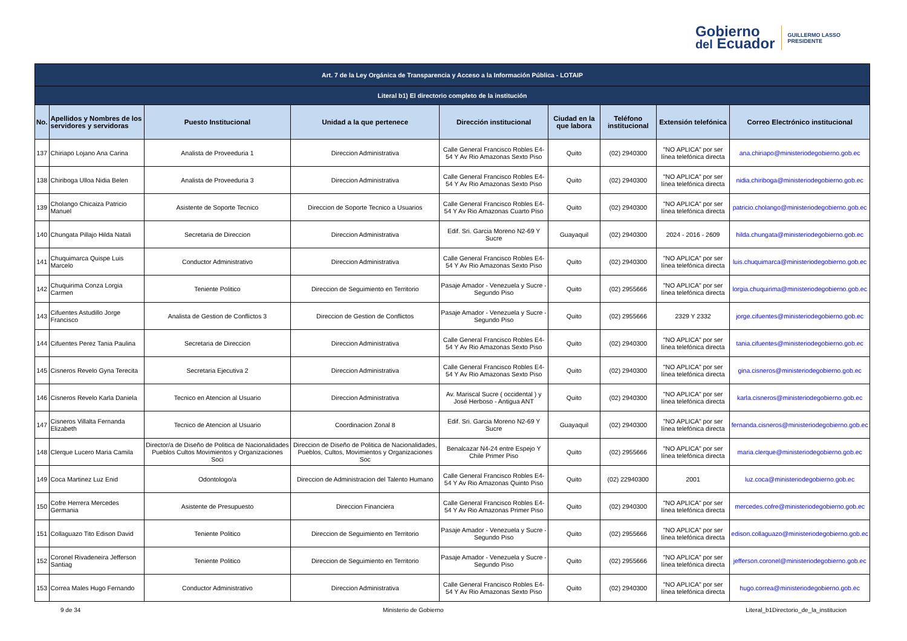Gobierno
del Ecuador
GUILLERMO LASSO
PRESIDENTE
| Art. 7 de la Ley Orgánica de Transparencia y Acceso a la Información Pública - LOTAIP | | | | | | | | |
| Literal b1) El directorio completo de la institución | | | | | | | | |
| No. | Apellidos y Nombres de los servidores y servidoras | Puesto Institucional | Unidad a la que pertenece | Dirección institucional | Ciudad en la que labora | Teléfono institucional | Extensión telefónica | Correo Electrónico institucional |
| 137 | Chiriapo Lojano Ana Carina | Analista de Proveeduria 1 | Direccion Administrativa | Calle General Francisco Robles E4-54 Y Av Rio Amazonas Sexto Piso | Quito | (02) 2940300 | "NO APLICA" por ser línea telefónica directa | ana.chiriapo@ministeriodegobierno.gob.ec |
| 138 | Chiriboga Ulloa Nidia Belen | Analista de Proveeduria 3 | Direccion Administrativa | Calle General Francisco Robles E4-54 Y Av Rio Amazonas Sexto Piso | Quito | (02) 2940300 | "NO APLICA" por ser línea telefónica directa | nidia.chiriboga@ministeriodegobierno.gob.ec |
| 139 | Cholango Chicaiza Patricio Manuel | Asistente de Soporte Tecnico | Direccion de Soporte Tecnico a Usuarios | Calle General Francisco Robles E4-54 Y Av Rio Amazonas Cuarto Piso | Quito | (02) 2940300 | "NO APLICA" por ser línea telefónica directa | patricio.cholango@ministeriodegobierno.gob.ec |
| 140 | Chungata Pillajo Hilda Natali | Secretaria de Direccion | Direccion Administrativa | Edif. Sri. Garcia Moreno N2-69 Y Sucre | Guayaquil | (02) 2940300 | 2024 - 2016 - 2609 | hilda.chungata@ministeriodegobierno.gob.ec |
| 141 | Chuquimarca Quispe Luis Marcelo | Conductor Administrativo | Direccion Administrativa | Calle General Francisco Robles E4-54 Y Av Rio Amazonas Sexto Piso | Quito | (02) 2940300 | "NO APLICA" por ser línea telefónica directa | luis.chuquimarca@ministeriodegobierno.gob.ec |
| 142 | Chuquirima Conza Lorgia Carmen | Teniente Politico | Direccion de Seguimiento en Territorio | Pasaje Amador - Venezuela y Sucre - Segundo Piso | Quito | (02) 2955666 | "NO APLICA" por ser línea telefónica directa | lorgia.chuquirima@ministeriodegobierno.gob.ec |
| 143 | Cifuentes Astudillo Jorge Francisco | Analista de Gestion de Conflictos 3 | Direccion de Gestion de Conflictos | Pasaje Amador - Venezuela y Sucre - Segundo Piso | Quito | (02) 2955666 | 2329 Y 2332 | jorge.cifuentes@ministeriodegobierno.gob.ec |
| 144 | Cifuentes Perez Tania Paulina | Secretaria de Direccion | Direccion Administrativa | Calle General Francisco Robles E4-54 Y Av Rio Amazonas Sexto Piso | Quito | (02) 2940300 | "NO APLICA" por ser línea telefónica directa | tania.cifuentes@ministeriodegobierno.gob.ec |
| 145 | Cisneros Revelo Gyna Terecita | Secretaria Ejecutiva 2 | Direccion Administrativa | Calle General Francisco Robles E4-54 Y Av Rio Amazonas Sexto Piso | Quito | (02) 2940300 | "NO APLICA" por ser línea telefónica directa | gina.cisneros@ministeriodegobierno.gob.ec |
| 146 | Cisneros Revelo Karla Daniela | Tecnico en Atencion al Usuario | Direccion Administrativa | Av. Mariscal Sucre ( occidental ) y José Herboso - Antigua ANT | Quito | (02) 2940300 | "NO APLICA" por ser línea telefónica directa | karla.cisneros@ministeriodegobierno.gob.ec |
| 147 | Cisneros Villalta Fernanda Elizabeth | Tecnico de Atencion al Usuario | Coordinacion Zonal 8 | Edif. Sri. Garcia Moreno N2-69 Y Sucre | Guayaquil | (02) 2940300 | "NO APLICA" por ser línea telefónica directa | fernanda.cisneros@ministeriodegobierno.gob.ec |
| 148 | Clerque Lucero Maria Camila | Director/a de Diseño de Politica de Nacionalidades Pueblos Cultos Movimientos y Organizaciones Soci | Direccion de Diseño de Politica de Nacionalidades, Pueblos, Cultos, Movimientos y Organizaciones Soc | Benalcazar N4-24 entre Espejo Y Chile Primer Piso | Quito | (02) 2955666 | "NO APLICA" por ser línea telefónica directa | maria.clerque@ministeriodegobierno.gob.ec |
| 149 | Coca Martinez Luz Enid | Odontologo/a | Direccion de Administracion del Talento Humano | Calle General Francisco Robles E4-54 Y Av Rio Amazonas Quinto Piso | Quito | (02) 22940300 | 2001 | luz.coca@ministeriodegobierno.gob.ec |
| 150 | Cofre Herrera Mercedes Germania | Asistente de Presupuesto | Direccion Financiera | Calle General Francisco Robles E4-54 Y Av Rio Amazonas Primer Piso | Quito | (02) 2940300 | "NO APLICA" por ser línea telefónica directa | mercedes.cofre@ministeriodegobierno.gob.ec |
| 151 | Collaguazo Tito Edison David | Teniente Politico | Direccion de Seguimiento en Territorio | Pasaje Amador - Venezuela y Sucre - Segundo Piso | Quito | (02) 2955666 | "NO APLICA" por ser línea telefónica directa | edison.collaguazo@ministeriodegobierno.gob.ec |
| 152 | Coronel Rivadeneira Jefferson Santiag | Teniente Politico | Direccion de Seguimiento en Territorio | Pasaje Amador - Venezuela y Sucre - Segundo Piso | Quito | (02) 2955666 | "NO APLICA" por ser línea telefónica directa | jefferson.coronel@ministeriodegobierno.gob.ec |
| 153 | Correa Males Hugo Fernando | Conductor Administrativo | Direccion Administrativa | Calle General Francisco Robles E4-54 Y Av Rio Amazonas Sexto Piso | Quito | (02) 2940300 | "NO APLICA" por ser línea telefónica directa | hugo.correa@ministeriodegobierno.gob.ec |
9 de 34 Ministerio de Gobierno Literal_b1Directorio_de_la_institucion